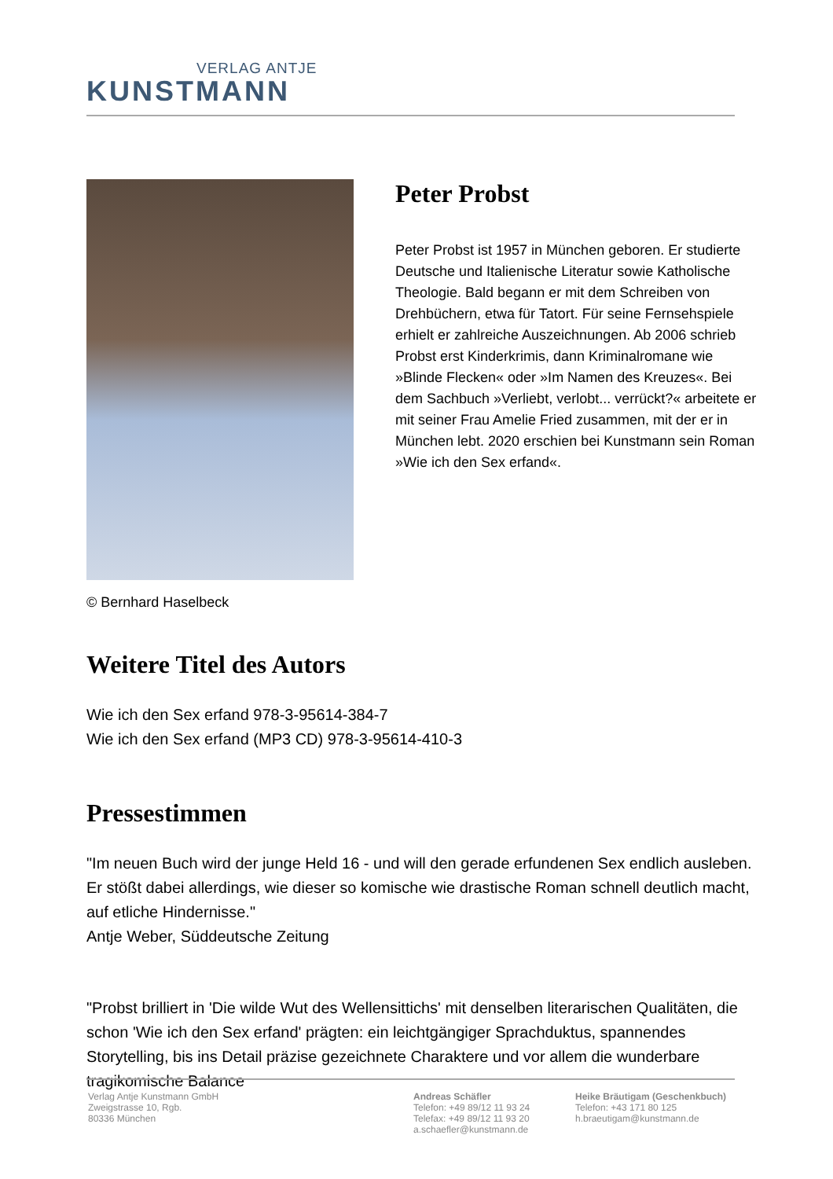VERLAG ANTJE
KUNSTMANN
© Bernhard Haselbeck
Peter Probst
Peter Probst ist 1957 in München geboren. Er studierte Deutsche und Italienische Literatur sowie Katholische Theologie. Bald begann er mit dem Schreiben von Drehbüchern, etwa für Tatort. Für seine Fernsehspiele erhielt er zahlreiche Auszeichnungen. Ab 2006 schrieb Probst erst Kinderkrimis, dann Kriminalromane wie »Blinde Flecken« oder »Im Namen des Kreuzes«. Bei dem Sachbuch »Verliebt, verlobt... verrückt?« arbeitete er mit seiner Frau Amelie Fried zusammen, mit der er in München lebt. 2020 erschien bei Kunstmann sein Roman »Wie ich den Sex erfand«.
Weitere Titel des Autors
Wie ich den Sex erfand 978-3-95614-384-7
Wie ich den Sex erfand (MP3 CD) 978-3-95614-410-3
Pressestimmen
"Im neuen Buch wird der junge Held 16 - und will den gerade erfundenen Sex endlich ausleben. Er stößt dabei allerdings, wie dieser so komische wie drastische Roman schnell deutlich macht, auf etliche Hindernisse."
Antje Weber, Süddeutsche Zeitung
"Probst brilliert in 'Die wilde Wut des Wellensittichs' mit denselben literarischen Qualitäten, die schon 'Wie ich den Sex erfand' prägten: ein leichtgängiger Sprachduktus, spannendes Storytelling, bis ins Detail präzise gezeichnete Charaktere und vor allem die wunderbare tragikomische Balance
Verlag Antje Kunstmann GmbH
Zweigstrasse 10, Rgb.
80336 München
Andreas Schäfler
Telefon: +49 89/12 11 93 24
Telefax: +49 89/12 11 93 20
a.schaefler@kunstmann.de
Heike Bräutigam (Geschenkbuch)
Telefon: +43 171 80 125
h.braeutigam@kunstmann.de